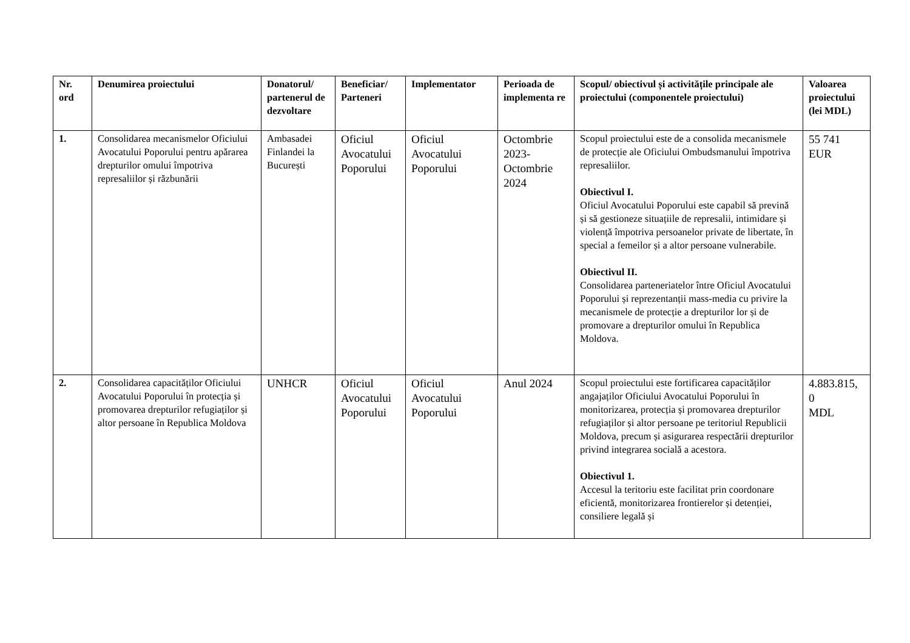| Nr. ord | Denumirea proiectului | Donatorul/ partenerul de dezvoltare | Beneficiar/ Parteneri | Implementator | Perioada de implementa re | Scopul/ obiectivul și activitățile principale ale proiectului (componentele proiectului) | Valoarea proiectului (lei MDL) |
| --- | --- | --- | --- | --- | --- | --- | --- |
| 1. | Consolidarea mecanismelor Oficiului Avocatului Poporului pentru apărarea drepturilor omului împotriva represaliilor și răzbunării | Ambasadei Finlandei la București | Oficiul Avocatului Poporului | Oficiul Avocatului Poporului | Octombrie 2023-Octombrie 2024 | Scopul proiectului este de a consolida mecanismele de protecție ale Oficiului Ombudsmanului împotriva represaliilor. Obiectivul I. Oficiul Avocatului Poporului este capabil să prevină și să gestioneze situațiile de represalii, intimidare și violență împotriva persoanelor private de libertate, în special a femeilor și a altor persoane vulnerabile. Obiectivul II. Consolidarea parteneriatelor între Oficiul Avocatului Poporului și reprezentanții mass-media cu privire la mecanismele de protecție a drepturilor lor și de promovare a drepturilor omului în Republica Moldova. | 55 741 EUR |
| 2. | Consolidarea capacităților Oficiului Avocatului Poporului în protecția și promovarea drepturilor refugiaților și altor persoane în Republica Moldova | UNHCR | Oficiul Avocatului Poporului | Oficiul Avocatului Poporului | Anul 2024 | Scopul proiectului este fortificarea capacităților angajaților Oficiului Avocatului Poporului în monitorizarea, protecția și promovarea drepturilor refugiaților și altor persoane pe teritoriul Republicii Moldova, precum și asigurarea respectării drepturilor privind integrarea socială a acestora. Obiectivul 1. Accesul la teritoriu este facilitat prin coordonare eficientă, monitorizarea frontierelor și detenției, consiliere legală și | 4.883.815, 0 MDL |